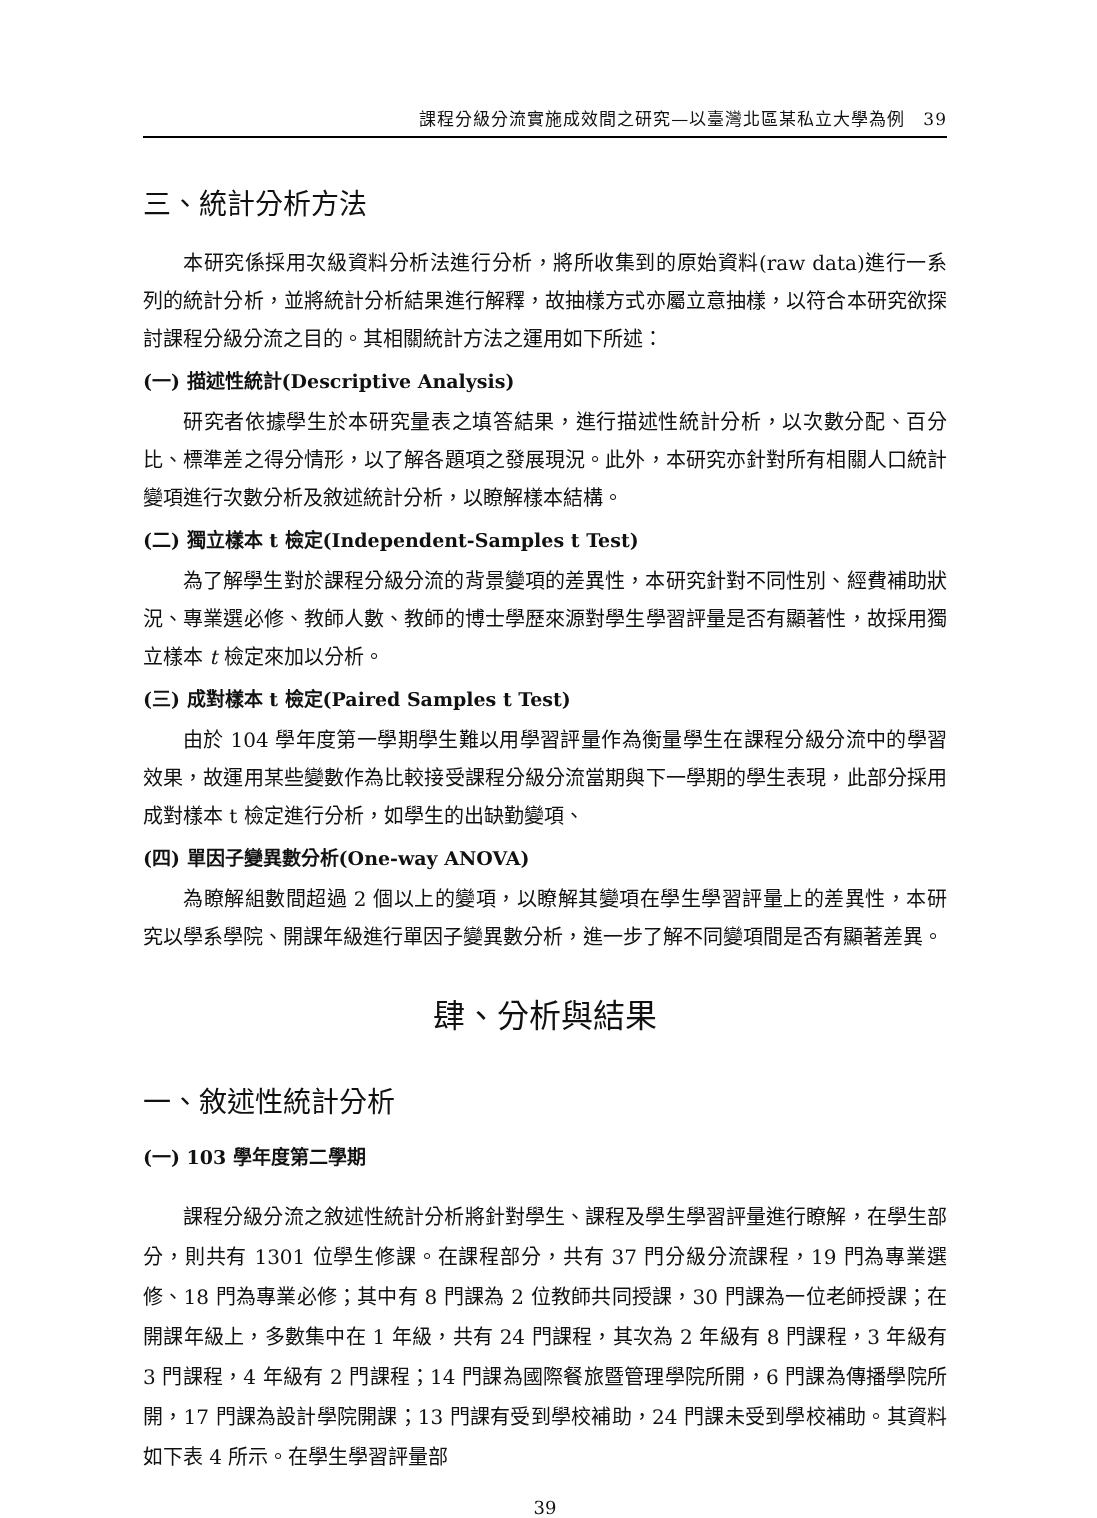課程分級分流實施成效間之研究—以臺灣北區某私立大學為例　39
三、統計分析方法
本研究係採用次級資料分析法進行分析，將所收集到的原始資料(raw data)進行一系列的統計分析，並將統計分析結果進行解釋，故抽樣方式亦屬立意抽樣，以符合本研究欲探討課程分級分流之目的。其相關統計方法之運用如下所述：
(一) 描述性統計(Descriptive Analysis)
研究者依據學生於本研究量表之填答結果，進行描述性統計分析，以次數分配、百分比、標準差之得分情形，以了解各題項之發展現況。此外，本研究亦針對所有相關人口統計變項進行次數分析及敘述統計分析，以瞭解樣本結構。
(二) 獨立樣本 t 檢定(Independent-Samples t Test)
為了解學生對於課程分級分流的背景變項的差異性，本研究針對不同性別、經費補助狀況、專業選必修、教師人數、教師的博士學歷來源對學生學習評量是否有顯著性，故採用獨立樣本 t 檢定來加以分析。
(三) 成對樣本 t 檢定(Paired Samples t Test)
由於 104 學年度第一學期學生難以用學習評量作為衡量學生在課程分級分流中的學習效果，故運用某些變數作為比較接受課程分級分流當期與下一學期的學生表現，此部分採用成對樣本 t 檢定進行分析，如學生的出缺勤變項、
(四) 單因子變異數分析(One-way ANOVA)
為瞭解組數間超過 2 個以上的變項，以瞭解其變項在學生學習評量上的差異性，本研究以學系學院、開課年級進行單因子變異數分析，進一步了解不同變項間是否有顯著差異。
肆、分析與結果
一、敘述性統計分析
(一) 103 學年度第二學期
課程分級分流之敘述性統計分析將針對學生、課程及學生學習評量進行瞭解，在學生部分，則共有 1301 位學生修課。在課程部分，共有 37 門分級分流課程，19 門為專業選修、18 門為專業必修；其中有 8 門課為 2 位教師共同授課，30 門課為一位老師授課；在開課年級上，多數集中在 1 年級，共有 24 門課程，其次為 2 年級有 8 門課程，3 年級有 3 門課程，4 年級有 2 門課程；14 門課為國際餐旅暨管理學院所開，6 門課為傳播學院所開，17 門課為設計學院開課；13 門課有受到學校補助，24 門課未受到學校補助。其資料如下表 4 所示。在學生學習評量部
39